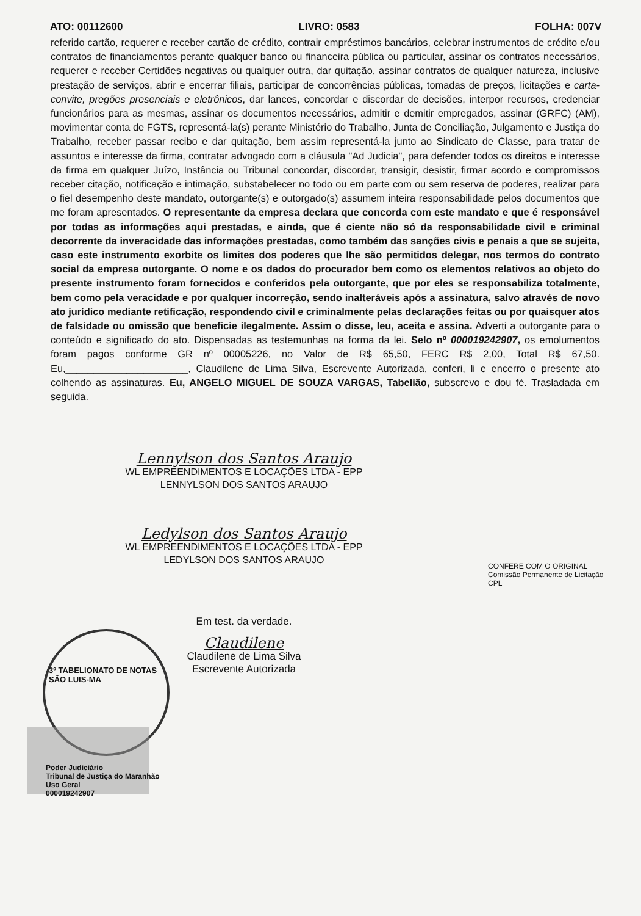ATO: 00112600 LIVRO: 0583 FOLHA: 007V
referido cartão, requerer e receber cartão de crédito, contrair empréstimos bancários, celebrar instrumentos de crédito e/ou contratos de financiamentos perante qualquer banco ou financeira pública ou particular, assinar os contratos necessários, requerer e receber Certidões negativas ou qualquer outra, dar quitação, assinar contratos de qualquer natureza, inclusive prestação de serviços, abrir e encerrar filiais, participar de concorrências públicas, tomadas de preços, licitações e carta-convite, pregões presenciais e eletrônicos, dar lances, concordar e discordar de decisões, interpor recursos, credenciar funcionários para as mesmas, assinar os documentos necessários, admitir e demitir empregados, assinar (GRFC) (AM), movimentar conta de FGTS, representá-la(s) perante Ministério do Trabalho, Junta de Conciliação, Julgamento e Justiça do Trabalho, receber passar recibo e dar quitação, bem assim representá-la junto ao Sindicato de Classe, para tratar de assuntos e interesse da firma, contratar advogado com a cláusula "Ad Judicia", para defender todos os direitos e interesse da firma em qualquer Juízo, Instância ou Tribunal concordar, discordar, transigir, desistir, firmar acordo e compromissos receber citação, notificação e intimação, substabelecer no todo ou em parte com ou sem reserva de poderes, realizar para o fiel desempenho deste mandato, outorgante(s) e outorgado(s) assumem inteira responsabilidade pelos documentos que me foram apresentados. O representante da empresa declara que concorda com este mandato e que é responsável por todas as informações aqui prestadas, e ainda, que é ciente não só da responsabilidade civil e criminal decorrente da inveracidade das informações prestadas, como também das sanções civis e penais a que se sujeita, caso este instrumento exorbite os limites dos poderes que lhe são permitidos delegar, nos termos do contrato social da empresa outorgante. O nome e os dados do procurador bem como os elementos relativos ao objeto do presente instrumento foram fornecidos e conferidos pela outorgante, que por eles se responsabiliza totalmente, bem como pela veracidade e por qualquer incorreção, sendo inalteráveis após a assinatura, salvo através de novo ato jurídico mediante retificação, respondendo civil e criminalmente pelas declarações feitas ou por quaisquer atos de falsidade ou omissão que beneficie ilegalmente. Assim o disse, leu, aceita e assina. Adverti a outorgante para o conteúdo e significado do ato. Dispensadas as testemunhas na forma da lei. Selo nº 000019242907, os emolumentos foram pagos conforme GR nº 00005226, no Valor de R$ 65,50, FERC R$ 2,00, Total R$ 67,50. Eu,______________________, Claudilene de Lima Silva, Escrevente Autorizada, conferi, li e encerro o presente ato colhendo as assinaturas. Eu, ANGELO MIGUEL DE SOUZA VARGAS, Tabelião, subscrevo e dou fé. Trasladada em seguida.
Lennylson dos Santos Araujo
WL EMPREENDIMENTOS E LOCAÇÕES LTDA - EPP
LENNYLSON DOS SANTOS ARAUJO
Ledylson dos Santos Araujo
WL EMPREENDIMENTOS E LOCAÇÕES LTDA - EPP
LEDYLSON DOS SANTOS ARAUJO
Em test. da verdade.
Claudilene
Claudilene de Lima Silva
Escrevente Autorizada
CONFERE COM O ORIGINAL
Comissão Permanente de Licitação
CPL
3º TABELIONATO DE NOTAS
SÃO LUIS-MA
Poder Judiciário
Tribunal de Justiça do Maranhão
Uso Geral
000019242907